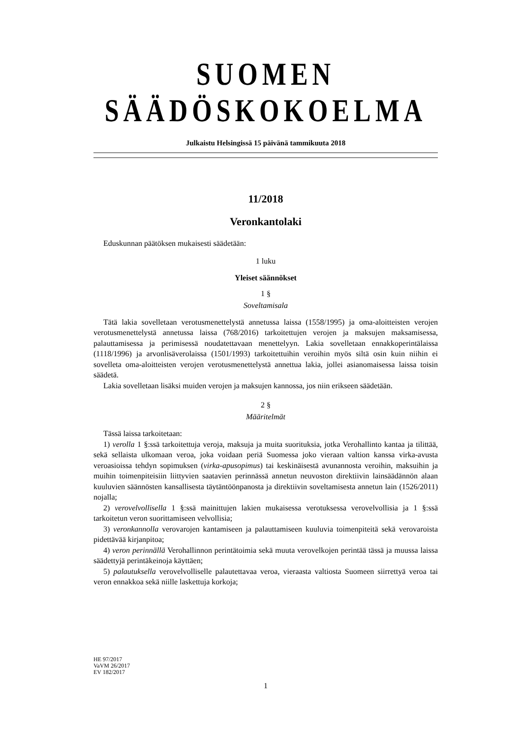SUOMEN SÄÄDÖSKOKOELMA
Julkaistu Helsingissä 15 päivänä tammikuuta 2018
11/2018
Veronkantolaki
Eduskunnan päätöksen mukaisesti säädetään:
1 luku
Yleiset säännökset
1 §
Soveltamisala
Tätä lakia sovelletaan verotusmenettelystä annetussa laissa (1558/1995) ja oma-aloitteisten verojen verotusmenettelystä annetussa laissa (768/2016) tarkoitettujen verojen ja maksujen maksamisessa, palauttamisessa ja perimisessä noudatettavaan menettelyyn. Lakia sovelletaan ennakkoperintälaissa (1118/1996) ja arvonlisäverolaissa (1501/1993) tarkoitettuihin veroihin myös siltä osin kuin niihin ei sovelleta oma-aloitteisten verojen verotusmenettelystä annettua lakia, jollei asianomaisessa laissa toisin säädetä.
Lakia sovelletaan lisäksi muiden verojen ja maksujen kannossa, jos niin erikseen säädetään.
2 §
Määritelmät
Tässä laissa tarkoitetaan:
1) verolla 1 §:ssä tarkoitettuja veroja, maksuja ja muita suorituksia, jotka Verohallinto kantaa ja tilittää, sekä sellaista ulkomaan veroa, joka voidaan periä Suomessa joko vieraan valtion kanssa virka-avusta veroasioissa tehdyn sopimuksen (virka-apusopimus) tai keskinäisestä avunannosta veroihin, maksuihin ja muihin toimenpiteisiin liittyvien saatavien perinnässä annetun neuvoston direktiivin lainsäädännön alaan kuuluvien säännösten kansallisesta täytäntöönpanosta ja direktiivin soveltamisesta annetun lain (1526/2011) nojalla;
2) verovelvollisella 1 §:ssä mainittujen lakien mukaisessa verotuksessa verovelvollisia ja 1 §:ssä tarkoitetun veron suorittamiseen velvollisia;
3) veronkannolla verovarojen kantamiseen ja palauttamiseen kuuluvia toimenpiteitä sekä verovaroista pidettävää kirjanpitoa;
4) veron perinnällä Verohallinnon perintätoimia sekä muuta verovelkojen perintää tässä ja muussa laissa säädettyjä perintäkeinoja käyttäen;
5) palautuksella verovelvolliselle palautettavaa veroa, vieraasta valtiosta Suomeen siirrettyä veroa tai veron ennakkoa sekä niille laskettuja korkoja;
HE 97/2017
VaVM 26/2017
EV 182/2017
1